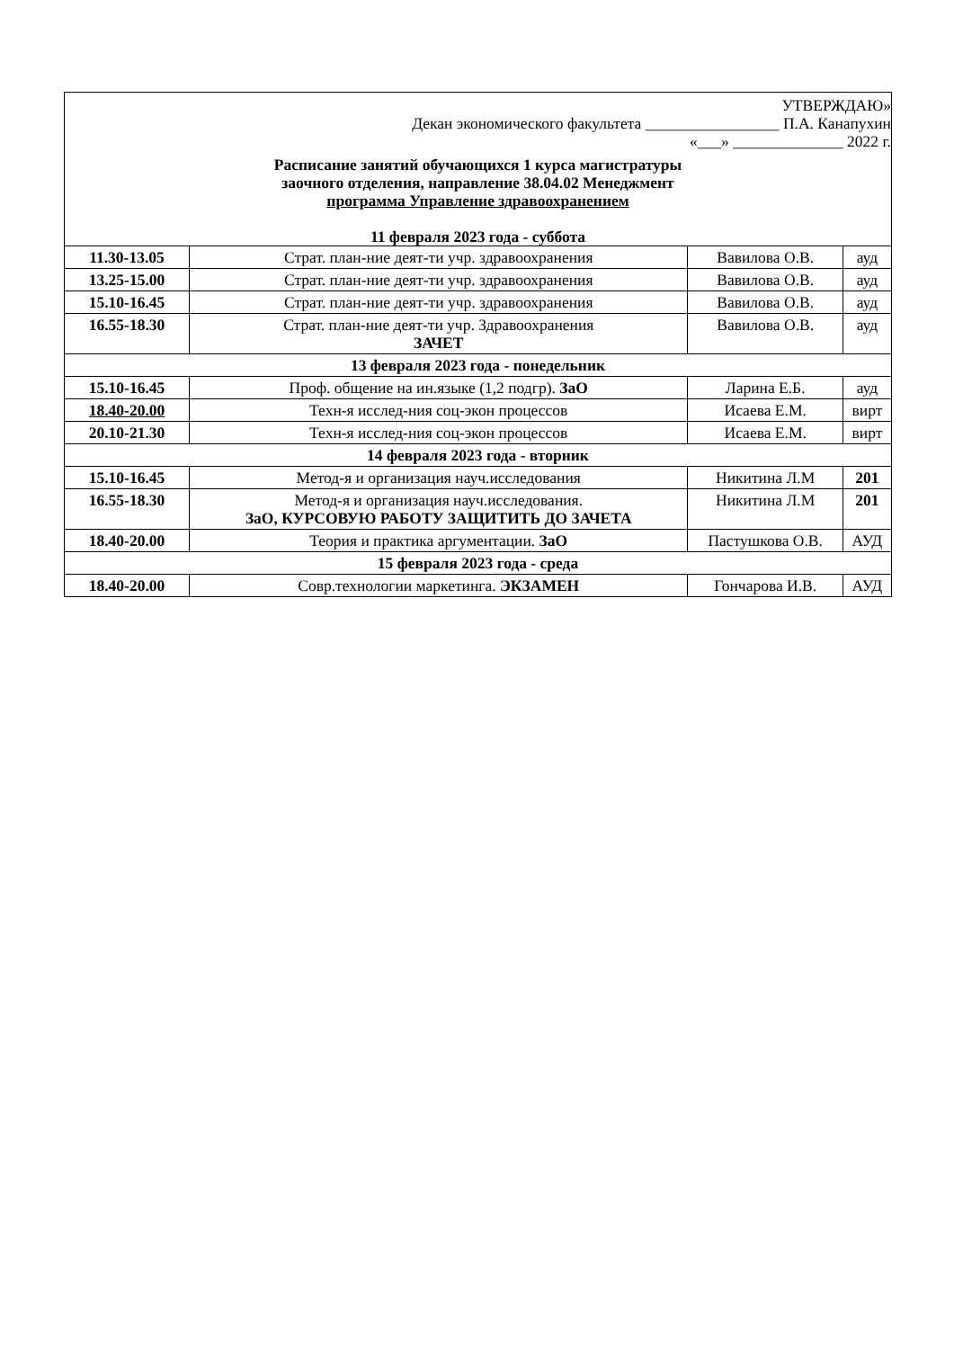| УТВЕРЖДАЮ» Декан экономического факультета _________________ П.А. Канапухин «___» ______________ 2022 г. Расписание занятий обучающихся 1 курса магистратуры заочного отделения, направление 38.04.02 Менеджмент программа Управление здравоохранением 11 февраля 2023 года - суббота | | | |
| 11.30-13.05 | Страт. план-ние деят-ти учр. здравоохранения | Вавилова О.В. | ауд |
| 13.25-15.00 | Страт. план-ние деят-ти учр. здравоохранения | Вавилова О.В. | ауд |
| 15.10-16.45 | Страт. план-ние деят-ти учр. здравоохранения | Вавилова О.В. | ауд |
| 16.55-18.30 | Страт. план-ние деят-ти учр. Здравоохранения ЗАЧЕТ | Вавилова О.В. | ауд |
| 13 февраля 2023 года - понедельник | | | |
| 15.10-16.45 | Проф. общение на ин.языке (1,2 подгр). ЗаО | Ларина Е.Б. | ауд |
| 18.40-20.00 | Техн-я исслед-ния соц-экон процессов | Исаева Е.М. | вирт |
| 20.10-21.30 | Техн-я исслед-ния соц-экон процессов | Исаева Е.М. | вирт |
| 14 февраля 2023 года - вторник | | | |
| 15.10-16.45 | Метод-я и организация науч.исследования | Никитина Л.М | 201 |
| 16.55-18.30 | Метод-я и организация науч.исследования. ЗаО, КУРСОВУЮ РАБОТУ ЗАЩИТИТЬ ДО ЗАЧЕТА | Никитина Л.М | 201 |
| 18.40-20.00 | Теория и практика аргументации. ЗаО | Пастушкова О.В. | АУД |
| 15 февраля 2023 года - среда | | | |
| 18.40-20.00 | Совр.технологии маркетинга. ЭКЗАМЕН | Гончарова И.В. | АУД |